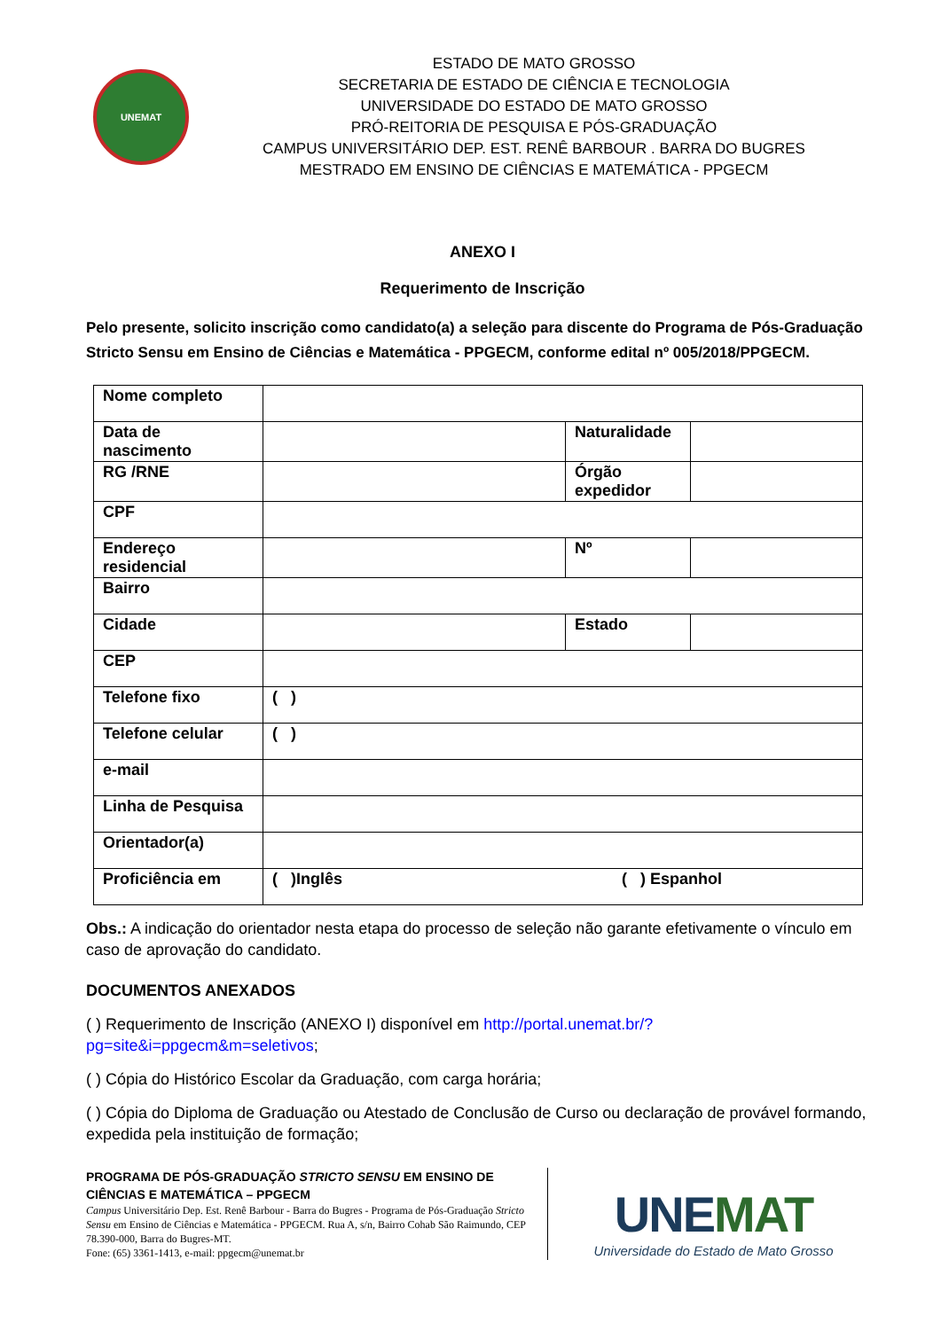UNEMAT
ESTADO DE MATO GROSSO
SECRETARIA DE ESTADO DE CIÊNCIA E TECNOLOGIA
UNIVERSIDADE DO ESTADO DE MATO GROSSO
PRÓ-REITORIA DE PESQUISA E PÓS-GRADUAÇÃO
CAMPUS UNIVERSITÁRIO DEP. EST. RENÊ BARBOUR . BARRA DO BUGRES
MESTRADO EM ENSINO DE CIÊNCIAS E MATEMÁTICA - PPGECM
ANEXO I
Requerimento de Inscrição
Pelo presente, solicito inscrição como candidato(a) a seleção para discente do Programa de Pós-Graduação Stricto Sensu em Ensino de Ciências e Matemática - PPGECM, conforme edital nº 005/2018/PPGECM.
| Nome completo | | | |
| Data de nascimento | | Naturalidade | |
| RG /RNE | | Órgão expedidor | |
| CPF | | | |
| Endereço residencial | | Nº | |
| Bairro | | | |
| Cidade | | Estado | |
| CEP | | | |
| Telefone fixo | ( ) | | |
| Telefone celular | ( ) | | |
| e-mail | | | |
| Linha de Pesquisa | | | |
| Orientador(a) | | | |
| Proficiência em | ( )Inglês ( ) Espanhol | | |
Obs.: A indicação do orientador nesta etapa do processo de seleção não garante efetivamente o vínculo em caso de aprovação do candidato.
DOCUMENTOS ANEXADOS
( ) Requerimento de Inscrição (ANEXO I) disponível em http://portal.unemat.br/?pg=site&i=ppgecm&m=seletivos;
( ) Cópia do Histórico Escolar da Graduação, com carga horária;
( ) Cópia do Diploma de Graduação ou Atestado de Conclusão de Curso ou declaração de provável formando, expedida pela instituição de formação;
PROGRAMA DE PÓS-GRADUAÇÃO STRICTO SENSU EM ENSINO DE CIÊNCIAS E MATEMÁTICA – PPGECM
Campus Universitário Dep. Est. Renê Barbour - Barra do Bugres - Programa de Pós-Graduação Stricto Sensu em Ensino de Ciências e Matemática - PPGECM. Rua A, s/n, Bairro Cohab São Raimundo, CEP 78.390-000, Barra do Bugres-MT.
Fone: (65) 3361-1413, e-mail: ppgecm@unemat.br
UNEMAT
Universidade do Estado de Mato Grosso